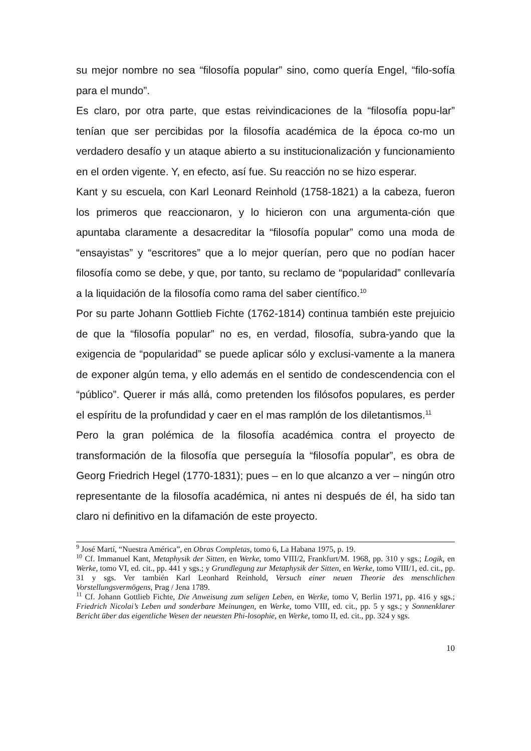su mejor nombre no sea “filosofía popular” sino, como quería Engel, “filo-sofía para el mundo”.
Es claro, por otra parte, que estas reivindicaciones de la “filosofía popu-lar” tenían que ser percibidas por la filosofía académica de la época co-mo un verdadero desafío y un ataque abierto a su institucionalización y funcionamiento en el orden vigente. Y, en efecto, así fue. Su reacción no se hizo esperar.
Kant y su escuela, con Karl Leonard Reinhold (1758-1821) a la cabeza, fueron los primeros que reaccionaron, y lo hicieron con una argumenta-ción que apuntaba claramente a desacreditar la “filosofía popular” como una moda de “ensayistas” y “escritores” que a lo mejor querían, pero que no podían hacer filosofía como se debe, y que, por tanto, su reclamo de “popularidad” conllevaría a la liquidación de la filosofía como rama del saber científico.<sup>10</sup>
Por su parte Johann Gottlieb Fichte (1762-1814) continua también este prejuicio de que la “filosofía popular” no es, en verdad, filosofía, subra-yando que la exigencia de “popularidad” se puede aplicar sólo y exclusi-vamente a la manera de exponer algún tema, y ello además en el sentido de condescendencia con el “público”. Querer ir más allá, como pretenden los filósofos populares, es perder el espíritu de la profundidad y caer en el mas ramplón de los diletantismos.<sup>11</sup>
Pero la gran polémica de la filosofía académica contra el proyecto de transformación de la filosofía que perseguía la “filosofía popular”, es obra de Georg Friedrich Hegel (1770-1831); pues – en lo que alcanzo a ver – ningún otro representante de la filosofía académica, ni antes ni después de él, ha sido tan claro ni definitivo en la difamación de este proyecto.
<sup>9</sup> José Martí, “Nuestra América”, en Obras Completas, tomo 6, La Habana 1975, p. 19.
<sup>10</sup> Cf. Immanuel Kant, Metaphysik der Sitten, en Werke, tomo VIII/2, Frankfurt/M. 1968, pp. 310 y sgs.; Logik, en Werke, tomo VI, ed. cit., pp. 441 y sgs.; y Grundlegung zur Metaphysik der Sitten, en Werke, tomo VIII/1, ed. cit., pp. 31 y sgs. Ver también Karl Leonhard Reinhold, Versuch einer neuen Theorie des menschlichen Vorstellungsvermögens, Prag / Jena 1789.
<sup>11</sup> Cf. Johann Gottlieb Fichte, Die Anweisung zum seligen Leben, en Werke, tomo V, Berlin 1971, pp. 416 y sgs.; Friedrich Nicolai’s Leben und sonderbare Meinungen, en Werke, tomo VIII, ed. cit., pp. 5 y sgs.; y Sonnenklarer Bericht über das eigentliche Wesen der neuesten Phi-losophie, en Werke, tomo II, ed. cit., pp. 324 y sgs.
10